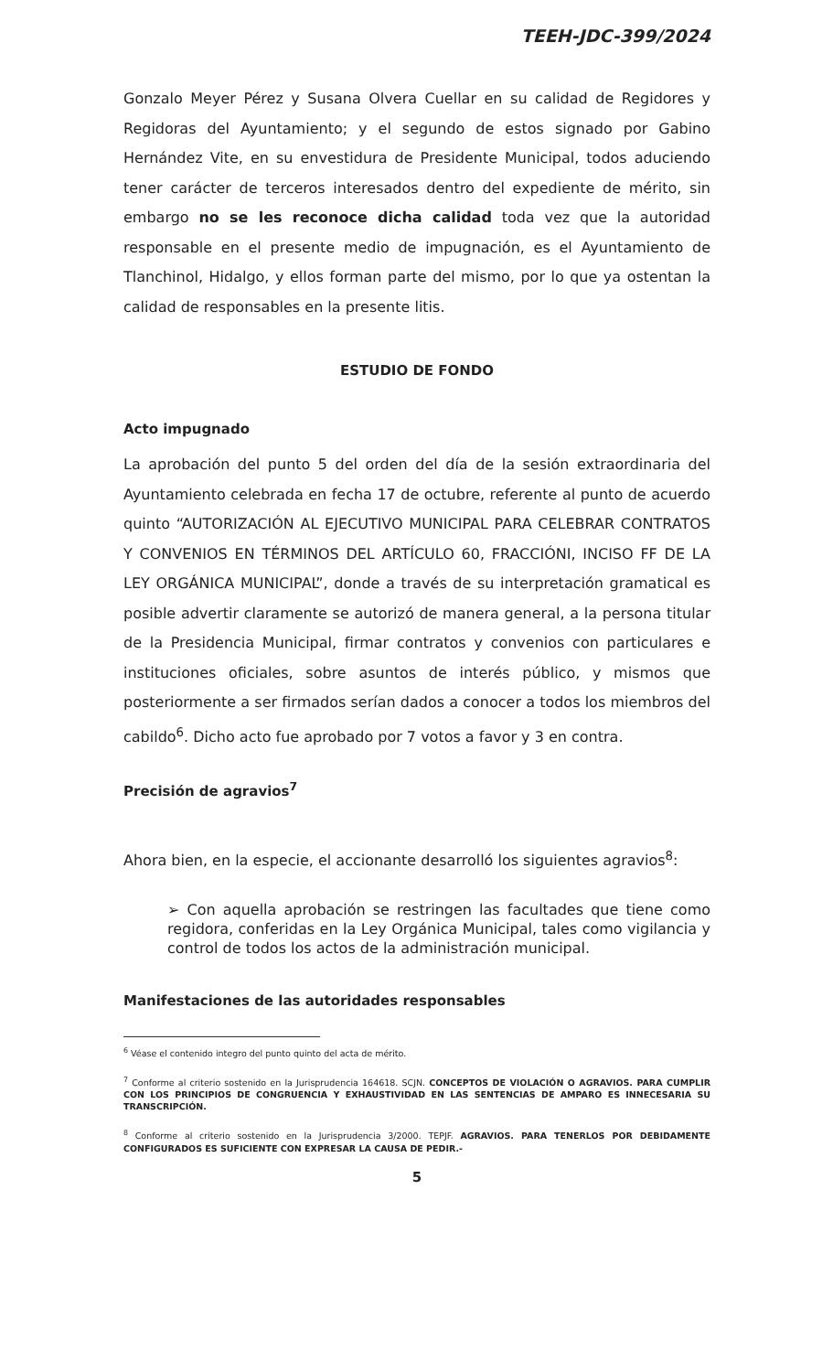TEEH-JDC-399/2024
Gonzalo Meyer Pérez y Susana Olvera Cuellar en su calidad de Regidores y Regidoras del Ayuntamiento; y el segundo de estos signado por Gabino Hernández Vite, en su envestidura de Presidente Municipal, todos aduciendo tener carácter de terceros interesados dentro del expediente de mérito, sin embargo no se les reconoce dicha calidad toda vez que la autoridad responsable en el presente medio de impugnación, es el Ayuntamiento de Tlanchinol, Hidalgo, y ellos forman parte del mismo, por lo que ya ostentan la calidad de responsables en la presente litis.
ESTUDIO DE FONDO
Acto impugnado
La aprobación del punto 5 del orden del día de la sesión extraordinaria del Ayuntamiento celebrada en fecha 17 de octubre, referente al punto de acuerdo quinto “AUTORIZACIÓN AL EJECUTIVO MUNICIPAL PARA CELEBRAR CONTRATOS Y CONVENIOS EN TÉRMINOS DEL ARTÍCULO 60, FRACCIÓNI, INCISO FF DE LA LEY ORGÁNICA MUNICIPAL”, donde a través de su interpretación gramatical es posible advertir claramente se autorizó de manera general, a la persona titular de la Presidencia Municipal, firmar contratos y convenios con particulares e instituciones oficiales, sobre asuntos de interés público, y mismos que posteriormente a ser firmados serían dados a conocer a todos los miembros del cabildo<sup>6</sup>. Dicho acto fue aprobado por 7 votos a favor y 3 en contra.
Precisión de agravios<sup>7</sup>
Ahora bien, en la especie, el accionante desarrolló los siguientes agravios<sup>8</sup>:
➢ Con aquella aprobación se restringen las facultades que tiene como regidora, conferidas en la Ley Orgánica Municipal, tales como vigilancia y control de todos los actos de la administración municipal.
Manifestaciones de las autoridades responsables
<sup>6</sup> Véase el contenido integro del punto quinto del acta de mérito.
<sup>7</sup> Conforme al criterio sostenido en la Jurisprudencia 164618. SCJN. CONCEPTOS DE VIOLACIÓN O AGRAVIOS. PARA CUMPLIR CON LOS PRINCIPIOS DE CONGRUENCIA Y EXHAUSTIVIDAD EN LAS SENTENCIAS DE AMPARO ES INNECESARIA SU TRANSCRIPCIÓN.
<sup>8</sup> Conforme al criterio sostenido en la Jurisprudencia 3/2000. TEPJF. AGRAVIOS. PARA TENERLOS POR DEBIDAMENTE CONFIGURADOS ES SUFICIENTE CON EXPRESAR LA CAUSA DE PEDIR.-
5